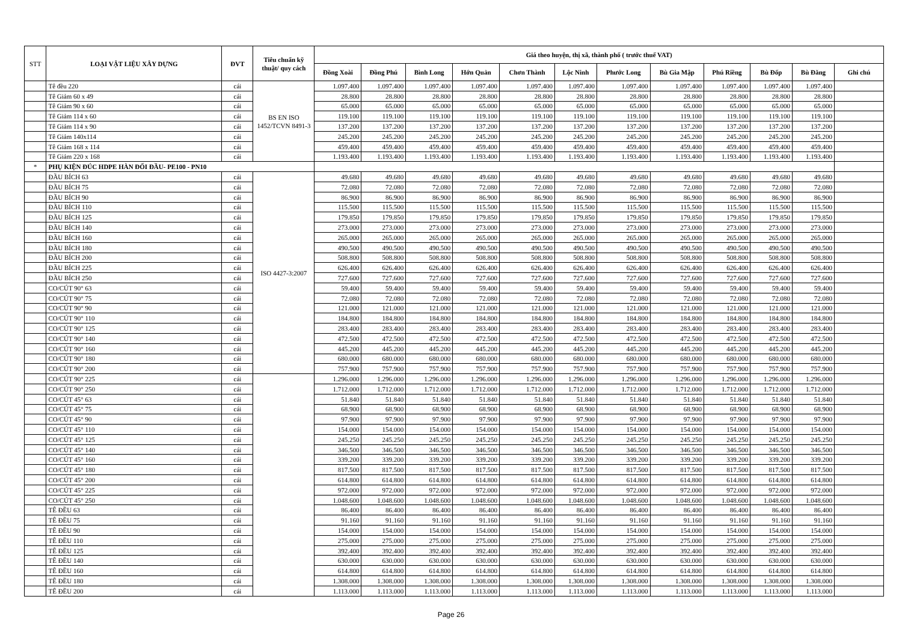| STT | LOẠI VẬT LIỆU XÂY DỰNG | ĐVT | Tiêu chuẩn kỹ thuật/ quy cách | Giá theo huyện, thị xã, thành phố ( trước thuế VAT) | | | | | | | | | | | |
| --- | --- | --- | --- | --- | --- | --- | --- | --- | --- | --- | --- | --- | --- | --- | --- |
| | | | | Đồng Xoài | Đồng Phú | Bình Long | Hớn Quản | Chơn Thành | Lộc Ninh | Phước Long | Bù Gia Mập | Phú Riềng | Bù Đốp | Bù Đăng | Ghi chú |
| | Tê đều 220 | cái | BS EN ISO 1452/TCVN 8491-3 | 1.097.400 | 1.097.400 | 1.097.400 | 1.097.400 | 1.097.400 | 1.097.400 | 1.097.400 | 1.097.400 | 1.097.400 | 1.097.400 | 1.097.400 | |
| | Tê Giảm 60 x 49 | cái | | 28.800 | 28.800 | 28.800 | 28.800 | 28.800 | 28.800 | 28.800 | 28.800 | 28.800 | 28.800 | 28.800 | |
| | Tê Giảm 90 x 60 | cái | | 65.000 | 65.000 | 65.000 | 65.000 | 65.000 | 65.000 | 65.000 | 65.000 | 65.000 | 65.000 | 65.000 | |
| | Tê Giảm 114 x 60 | cái | | 119.100 | 119.100 | 119.100 | 119.100 | 119.100 | 119.100 | 119.100 | 119.100 | 119.100 | 119.100 | 119.100 | |
| | Tê Giảm 114 x 90 | cái | | 137.200 | 137.200 | 137.200 | 137.200 | 137.200 | 137.200 | 137.200 | 137.200 | 137.200 | 137.200 | 137.200 | |
| | Tê Giảm 140x114 | cái | | 245.200 | 245.200 | 245.200 | 245.200 | 245.200 | 245.200 | 245.200 | 245.200 | 245.200 | 245.200 | 245.200 | |
| | Tê Giảm 168 x 114 | cái | | 459.400 | 459.400 | 459.400 | 459.400 | 459.400 | 459.400 | 459.400 | 459.400 | 459.400 | 459.400 | 459.400 | |
| | Tê Giảm 220 x 168 | cái | | 1.193.400 | 1.193.400 | 1.193.400 | 1.193.400 | 1.193.400 | 1.193.400 | 1.193.400 | 1.193.400 | 1.193.400 | 1.193.400 | 1.193.400 | |
| * | PHỤ KIỆN ĐÚC HDPE HÀN ĐỐI ĐẦU- PE100 - PN10 | | | | | | | | | | | | | | |
| | ĐẦU BÍCH 63 | cái | ISO 4427-3:2007 | 49.680 | 49.680 | 49.680 | 49.680 | 49.680 | 49.680 | 49.680 | 49.680 | 49.680 | 49.680 | 49.680 | |
| | ĐẦU BÍCH 75 | cái | | 72.080 | 72.080 | 72.080 | 72.080 | 72.080 | 72.080 | 72.080 | 72.080 | 72.080 | 72.080 | 72.080 | |
| | ĐẦU BÍCH 90 | cái | | 86.900 | 86.900 | 86.900 | 86.900 | 86.900 | 86.900 | 86.900 | 86.900 | 86.900 | 86.900 | 86.900 | |
| | ĐẦU BÍCH 110 | cái | | 115.500 | 115.500 | 115.500 | 115.500 | 115.500 | 115.500 | 115.500 | 115.500 | 115.500 | 115.500 | 115.500 | |
| | ĐẦU BÍCH 125 | cái | | 179.850 | 179.850 | 179.850 | 179.850 | 179.850 | 179.850 | 179.850 | 179.850 | 179.850 | 179.850 | 179.850 | |
| | ĐẦU BÍCH 140 | cái | | 273.000 | 273.000 | 273.000 | 273.000 | 273.000 | 273.000 | 273.000 | 273.000 | 273.000 | 273.000 | 273.000 | |
| | ĐẦU BÍCH 160 | cái | | 265.000 | 265.000 | 265.000 | 265.000 | 265.000 | 265.000 | 265.000 | 265.000 | 265.000 | 265.000 | 265.000 | |
| | ĐẦU BÍCH 180 | cái | | 490.500 | 490.500 | 490.500 | 490.500 | 490.500 | 490.500 | 490.500 | 490.500 | 490.500 | 490.500 | 490.500 | |
| | ĐẦU BÍCH 200 | cái | | 508.800 | 508.800 | 508.800 | 508.800 | 508.800 | 508.800 | 508.800 | 508.800 | 508.800 | 508.800 | 508.800 | |
| | ĐẦU BÍCH 225 | cái | | 626.400 | 626.400 | 626.400 | 626.400 | 626.400 | 626.400 | 626.400 | 626.400 | 626.400 | 626.400 | 626.400 | |
| | ĐẦU BÍCH 250 | cái | | 727.600 | 727.600 | 727.600 | 727.600 | 727.600 | 727.600 | 727.600 | 727.600 | 727.600 | 727.600 | 727.600 | |
| | CO/CÚT 90° 63 | cái | | 59.400 | 59.400 | 59.400 | 59.400 | 59.400 | 59.400 | 59.400 | 59.400 | 59.400 | 59.400 | 59.400 | |
| | CO/CÚT 90° 75 | cái | | 72.080 | 72.080 | 72.080 | 72.080 | 72.080 | 72.080 | 72.080 | 72.080 | 72.080 | 72.080 | 72.080 | |
| | CO/CÚT 90° 90 | cái | | 121.000 | 121.000 | 121.000 | 121.000 | 121.000 | 121.000 | 121.000 | 121.000 | 121.000 | 121.000 | 121.000 | |
| | CO/CÚT 90° 110 | cái | | 184.800 | 184.800 | 184.800 | 184.800 | 184.800 | 184.800 | 184.800 | 184.800 | 184.800 | 184.800 | 184.800 | |
| | CO/CÚT 90° 125 | cái | | 283.400 | 283.400 | 283.400 | 283.400 | 283.400 | 283.400 | 283.400 | 283.400 | 283.400 | 283.400 | 283.400 | |
| | CO/CÚT 90° 140 | cái | | 472.500 | 472.500 | 472.500 | 472.500 | 472.500 | 472.500 | 472.500 | 472.500 | 472.500 | 472.500 | 472.500 | |
| | CO/CÚT 90° 160 | cái | | 445.200 | 445.200 | 445.200 | 445.200 | 445.200 | 445.200 | 445.200 | 445.200 | 445.200 | 445.200 | 445.200 | |
| | CO/CÚT 90° 180 | cái | | 680.000 | 680.000 | 680.000 | 680.000 | 680.000 | 680.000 | 680.000 | 680.000 | 680.000 | 680.000 | 680.000 | |
| | CO/CÚT 90° 200 | cái | | 757.900 | 757.900 | 757.900 | 757.900 | 757.900 | 757.900 | 757.900 | 757.900 | 757.900 | 757.900 | 757.900 | |
| | CO/CÚT 90° 225 | cái | | 1.296.000 | 1.296.000 | 1.296.000 | 1.296.000 | 1.296.000 | 1.296.000 | 1.296.000 | 1.296.000 | 1.296.000 | 1.296.000 | 1.296.000 | |
| | CO/CÚT 90° 250 | cái | | 1.712.000 | 1.712.000 | 1.712.000 | 1.712.000 | 1.712.000 | 1.712.000 | 1.712.000 | 1.712.000 | 1.712.000 | 1.712.000 | 1.712.000 | |
| | CO/CÚT 45° 63 | cái | | 51.840 | 51.840 | 51.840 | 51.840 | 51.840 | 51.840 | 51.840 | 51.840 | 51.840 | 51.840 | 51.840 | |
| | CO/CÚT 45° 75 | cái | | 68.900 | 68.900 | 68.900 | 68.900 | 68.900 | 68.900 | 68.900 | 68.900 | 68.900 | 68.900 | 68.900 | |
| | CO/CÚT 45° 90 | cái | | 97.900 | 97.900 | 97.900 | 97.900 | 97.900 | 97.900 | 97.900 | 97.900 | 97.900 | 97.900 | 97.900 | |
| | CO/CÚT 45° 110 | cái | | 154.000 | 154.000 | 154.000 | 154.000 | 154.000 | 154.000 | 154.000 | 154.000 | 154.000 | 154.000 | 154.000 | |
| | CO/CÚT 45° 125 | cái | | 245.250 | 245.250 | 245.250 | 245.250 | 245.250 | 245.250 | 245.250 | 245.250 | 245.250 | 245.250 | 245.250 | |
| | CO/CÚT 45° 140 | cái | | 346.500 | 346.500 | 346.500 | 346.500 | 346.500 | 346.500 | 346.500 | 346.500 | 346.500 | 346.500 | 346.500 | |
| | CO/CÚT 45° 160 | cái | | 339.200 | 339.200 | 339.200 | 339.200 | 339.200 | 339.200 | 339.200 | 339.200 | 339.200 | 339.200 | 339.200 | |
| | CO/CÚT 45° 180 | cái | | 817.500 | 817.500 | 817.500 | 817.500 | 817.500 | 817.500 | 817.500 | 817.500 | 817.500 | 817.500 | 817.500 | |
| | CO/CÚT 45° 200 | cái | | 614.800 | 614.800 | 614.800 | 614.800 | 614.800 | 614.800 | 614.800 | 614.800 | 614.800 | 614.800 | 614.800 | |
| | CO/CÚT 45° 225 | cái | | 972.000 | 972.000 | 972.000 | 972.000 | 972.000 | 972.000 | 972.000 | 972.000 | 972.000 | 972.000 | 972.000 | |
| | CO/CÚT 45° 250 | cái | | 1.048.600 | 1.048.600 | 1.048.600 | 1.048.600 | 1.048.600 | 1.048.600 | 1.048.600 | 1.048.600 | 1.048.600 | 1.048.600 | 1.048.600 | |
| | TÊ ĐỀU 63 | cái | | 86.400 | 86.400 | 86.400 | 86.400 | 86.400 | 86.400 | 86.400 | 86.400 | 86.400 | 86.400 | 86.400 | |
| | TÊ ĐỀU 75 | cái | | 91.160 | 91.160 | 91.160 | 91.160 | 91.160 | 91.160 | 91.160 | 91.160 | 91.160 | 91.160 | 91.160 | |
| | TÊ ĐỀU 90 | cái | | 154.000 | 154.000 | 154.000 | 154.000 | 154.000 | 154.000 | 154.000 | 154.000 | 154.000 | 154.000 | 154.000 | |
| | TÊ ĐỀU 110 | cái | | 275.000 | 275.000 | 275.000 | 275.000 | 275.000 | 275.000 | 275.000 | 275.000 | 275.000 | 275.000 | 275.000 | |
| | TÊ ĐỀU 125 | cái | | 392.400 | 392.400 | 392.400 | 392.400 | 392.400 | 392.400 | 392.400 | 392.400 | 392.400 | 392.400 | 392.400 | |
| | TÊ ĐỀU 140 | cái | | 630.000 | 630.000 | 630.000 | 630.000 | 630.000 | 630.000 | 630.000 | 630.000 | 630.000 | 630.000 | 630.000 | |
| | TÊ ĐỀU 160 | cái | | 614.800 | 614.800 | 614.800 | 614.800 | 614.800 | 614.800 | 614.800 | 614.800 | 614.800 | 614.800 | 614.800 | |
| | TÊ ĐỀU 180 | cái | | 1.308.000 | 1.308.000 | 1.308.000 | 1.308.000 | 1.308.000 | 1.308.000 | 1.308.000 | 1.308.000 | 1.308.000 | 1.308.000 | 1.308.000 | |
| | TÊ ĐỀU 200 | cái | | 1.113.000 | 1.113.000 | 1.113.000 | 1.113.000 | 1.113.000 | 1.113.000 | 1.113.000 | 1.113.000 | 1.113.000 | 1.113.000 | 1.113.000 | |
Page 26